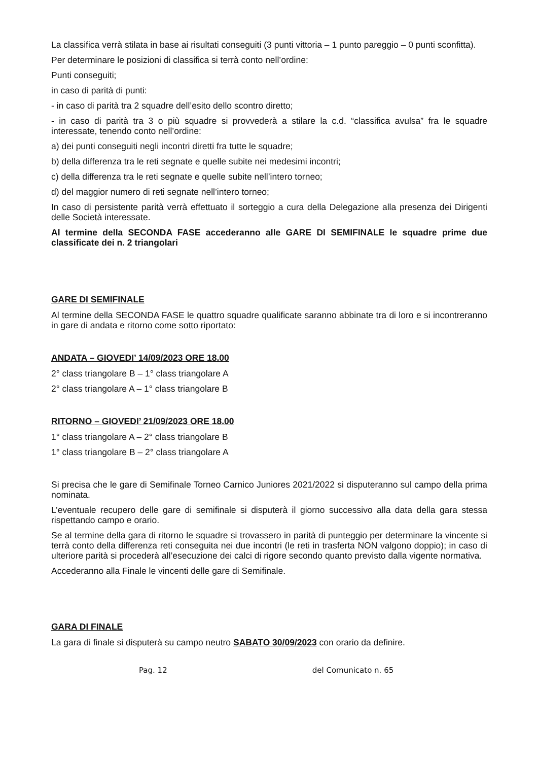La classifica verrà stilata in base ai risultati conseguiti (3 punti vittoria – 1 punto pareggio – 0 punti sconfitta).
Per determinare le posizioni di classifica si terrà conto nell’ordine:
Punti conseguiti;
in caso di parità di punti:
- in caso di parità tra 2 squadre dell’esito dello scontro diretto;
- in caso di parità tra 3 o più squadre si provvederà a stilare la c.d. “classifica avulsa” fra le squadre interessate, tenendo conto nell’ordine:
a) dei punti conseguiti negli incontri diretti fra tutte le squadre;
b) della differenza tra le reti segnate e quelle subite nei medesimi incontri;
c) della differenza tra le reti segnate e quelle subite nell’intero torneo;
d) del maggior numero di reti segnate nell’intero torneo;
In caso di persistente parità verrà effettuato il sorteggio a cura della Delegazione alla presenza dei Dirigenti delle Società interessate.
Al termine della SECONDA FASE accederanno alle GARE DI SEMIFINALE le squadre prime due classificate dei n. 2 triangolari
GARE DI SEMIFINALE
Al termine della SECONDA FASE le quattro squadre qualificate saranno abbinate tra di loro e si incontreranno in gare di andata e ritorno come sotto riportato:
ANDATA – GIOVEDI’ 14/09/2023 ORE 18.00
2° class triangolare B – 1° class triangolare A
2° class triangolare A – 1° class triangolare B
RITORNO – GIOVEDI’ 21/09/2023 ORE 18.00
1° class triangolare A – 2° class triangolare B
1° class triangolare B – 2° class triangolare A
Si precisa che le gare di Semifinale Torneo Carnico Juniores 2021/2022 si disputeranno sul campo della prima nominata.
L’eventuale recupero delle gare di semifinale si disputerà il giorno successivo alla data della gara stessa rispettando campo e orario.
Se al termine della gara di ritorno le squadre si trovassero in parità di punteggio per determinare la vincente si terrà conto della differenza reti conseguita nei due incontri (le reti in trasferta NON valgono doppio); in caso di ulteriore parità si procederà all’esecuzione dei calci di rigore secondo quanto previsto dalla vigente normativa.
Accederanno alla Finale le vincenti delle gare di Semifinale.
GARA DI FINALE
La gara di finale si disputerà su campo neutro SABATO 30/09/2023 con orario da definire.
Pag. 12 del Comunicato n. 65